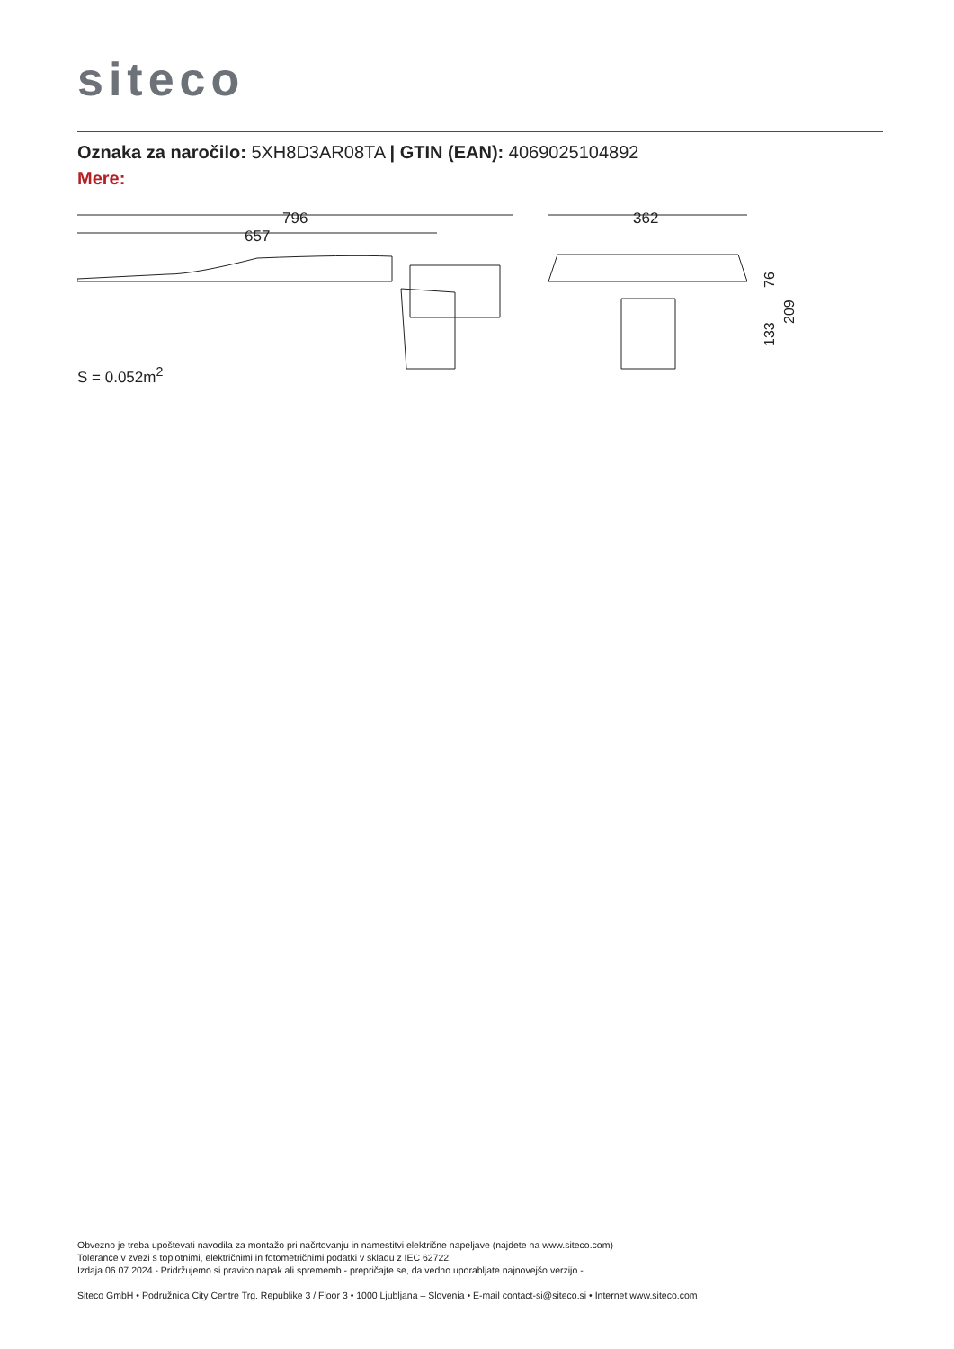siteco
Oznaka za naročilo: 5XH8D3AR08TA | GTIN (EAN): 4069025104892
Mere:
796
657
362
76
133
209
S = 0.052m<sup>2</sup>
Obvezno je treba upoštevati navodila za montažo pri načrtovanju in namestitvi električne napeljave (najdete na www.siteco.com)
Tolerance v zvezi s toplotnimi, električnimi in fotometričnimi podatki v skladu z IEC 62722
Izdaja 06.07.2024 - Pridržujemo si pravico napak ali sprememb - prepričajte se, da vedno uporabljate najnovejšo verzijo -
Siteco GmbH • Podružnica City Centre Trg. Republike 3 / Floor 3 • 1000 Ljubljana – Slovenia • E-mail contact-si@siteco.si • Internet www.siteco.com